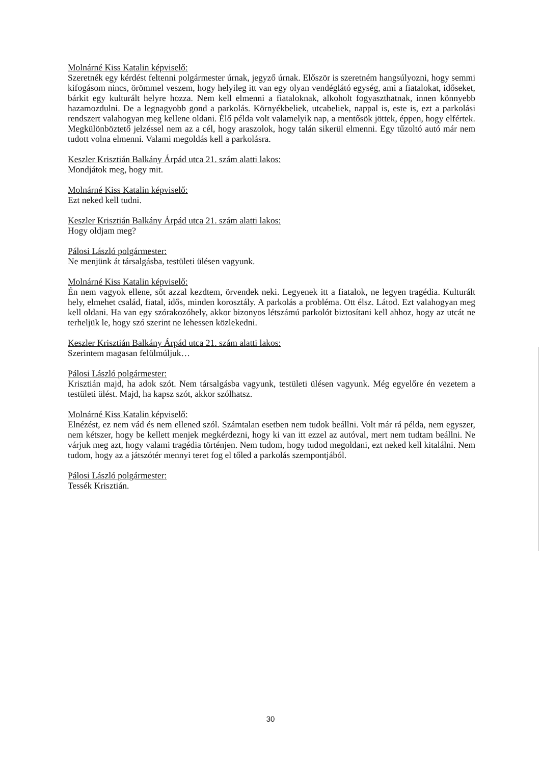Molnárné Kiss Katalin képviselő:
Szeretnék egy kérdést feltenni polgármester úrnak, jegyző úrnak. Először is szeretném hangsúlyozni, hogy semmi kifogásom nincs, örömmel veszem, hogy helyileg itt van egy olyan vendéglátó egység, ami a fiatalokat, időseket, bárkit egy kulturált helyre hozza. Nem kell elmenni a fiataloknak, alkoholt fogyaszthatnak, innen könnyebb hazamozdulni. De a legnagyobb gond a parkolás. Környékbeliek, utcabeliek, nappal is, este is, ezt a parkolási rendszert valahogyan meg kellene oldani. Élő példa volt valamelyik nap, a mentősök jöttek, éppen, hogy elfértek. Megkülönböztető jelzéssel nem az a cél, hogy araszolok, hogy talán sikerül elmenni. Egy tűzoltó autó már nem tudott volna elmenni. Valami megoldás kell a parkolásra.
Keszler Krisztián Balkány Árpád utca 21. szám alatti lakos:
Mondjátok meg, hogy mit.
Molnárné Kiss Katalin képviselő:
Ezt neked kell tudni.
Keszler Krisztián Balkány Árpád utca 21. szám alatti lakos:
Hogy oldjam meg?
Pálosi László polgármester:
Ne menjünk át társalgásba, testületi ülésen vagyunk.
Molnárné Kiss Katalin képviselő:
Én nem vagyok ellene, sőt azzal kezdtem, örvendek neki. Legyenek itt a fiatalok, ne legyen tragédia. Kulturált hely, elmehet család, fiatal, idős, minden korosztály. A parkolás a probléma. Ott élsz. Látod. Ezt valahogyan meg kell oldani. Ha van egy szórakozóhely, akkor bizonyos létszámú parkolót biztosítani kell ahhoz, hogy az utcát ne terheljük le, hogy szó szerint ne lehessen közlekedni.
Keszler Krisztián Balkány Árpád utca 21. szám alatti lakos:
Szerintem magasan felülmúljuk…
Pálosi László polgármester:
Krisztián majd, ha adok szót. Nem társalgásba vagyunk, testületi ülésen vagyunk. Még egyelőre én vezetem a testületi ülést. Majd, ha kapsz szót, akkor szólhatsz.
Molnárné Kiss Katalin képviselő:
Elnézést, ez nem vád és nem ellened szól. Számtalan esetben nem tudok beállni. Volt már rá példa, nem egyszer, nem kétszer, hogy be kellett menjek megkérdezni, hogy ki van itt ezzel az autóval, mert nem tudtam beállni. Ne várjuk meg azt, hogy valami tragédia történjen. Nem tudom, hogy tudod megoldani, ezt neked kell kitalálni. Nem tudom, hogy az a játszótér mennyi teret fog el tőled a parkolás szempontjából.
Pálosi László polgármester:
Tessék Krisztián.
30